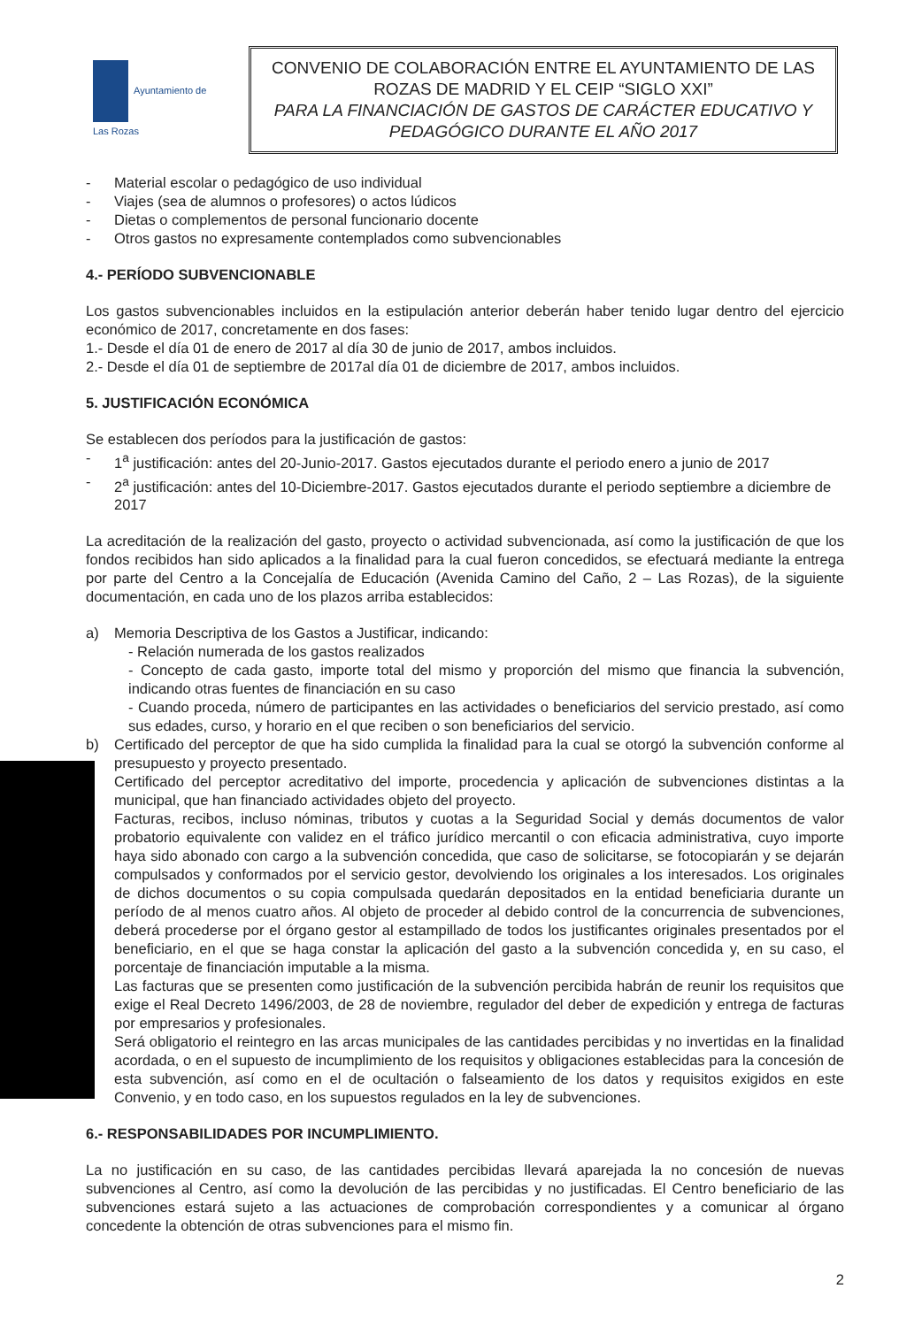Ayuntamiento de
Las Rozas
CONVENIO DE COLABORACIÓN ENTRE EL AYUNTAMIENTO DE LAS ROZAS DE MADRID Y EL CEIP “SIGLO XXI”
PARA LA FINANCIACIÓN DE GASTOS DE CARÁCTER EDUCATIVO Y PEDAGÓGICO DURANTE EL AÑO 2017
- Material escolar o pedagógico de uso individual
- Viajes (sea de alumnos o profesores) o actos lúdicos
- Dietas o complementos de personal funcionario docente
- Otros gastos no expresamente contemplados como subvencionables
4.- PERÍODO SUBVENCIONABLE
Los gastos subvencionables incluidos en la estipulación anterior deberán haber tenido lugar dentro del ejercicio económico de 2017, concretamente en dos fases:
1.- Desde el día 01 de enero de 2017 al día 30 de junio de 2017, ambos incluidos.
2.- Desde el día 01 de septiembre de 2017al día 01 de diciembre de 2017, ambos incluidos.
5. JUSTIFICACIÓN ECONÓMICA
Se establecen dos períodos para la justificación de gastos:
- 1<sup>a</sup> justificación: antes del 20-Junio-2017. Gastos ejecutados durante el periodo enero a junio de 2017
- 2<sup>a</sup> justificación: antes del 10-Diciembre-2017. Gastos ejecutados durante el periodo septiembre a diciembre de 2017
La acreditación de la realización del gasto, proyecto o actividad subvencionada, así como la justificación de que los fondos recibidos han sido aplicados a la finalidad para la cual fueron concedidos, se efectuará mediante la entrega por parte del Centro a la Concejalía de Educación (Avenida Camino del Caño, 2 – Las Rozas), de la siguiente documentación, en cada uno de los plazos arriba establecidos:
a) Memoria Descriptiva de los Gastos a Justificar, indicando:
- Relación numerada de los gastos realizados
- Concepto de cada gasto, importe total del mismo y proporción del mismo que financia la subvención, indicando otras fuentes de financiación en su caso
- Cuando proceda, número de participantes en las actividades o beneficiarios del servicio prestado, así como sus edades, curso, y horario en el que reciben o son beneficiarios del servicio.
b) Certificado del perceptor de que ha sido cumplida la finalidad para la cual se otorgó la subvención conforme al presupuesto y proyecto presentado.
) Certificado del perceptor acreditativo del importe, procedencia y aplicación de subvenciones distintas a la municipal, que han financiado actividades objeto del proyecto.
) Facturas, recibos, incluso nóminas, tributos y cuotas a la Seguridad Social y demás documentos de valor probatorio equivalente con validez en el tráfico jurídico mercantil o con eficacia administrativa, cuyo importe haya sido abonado con cargo a la subvención concedida, que caso de solicitarse, se fotocopiarán y se dejarán compulsados y conformados por el servicio gestor, devolviendo los originales a los interesados. Los originales de dichos documentos o su copia compulsada quedarán depositados en la entidad beneficiaria durante un período de al menos cuatro años. Al objeto de proceder al debido control de la concurrencia de subvenciones, deberá procederse por el órgano gestor al estampillado de todos los justificantes originales presentados por el beneficiario, en el que se haga constar la aplicación del gasto a la subvención concedida y, en su caso, el porcentaje de financiación imputable a la misma.
Las facturas que se presenten como justificación de la subvención percibida habrán de reunir los requisitos que exige el Real Decreto 1496/2003, de 28 de noviembre, regulador del deber de expedición y entrega de facturas por empresarios y profesionales.
Será obligatorio el reintegro en las arcas municipales de las cantidades percibidas y no invertidas en la finalidad acordada, o en el supuesto de incumplimiento de los requisitos y obligaciones establecidas para la concesión de esta subvención, así como en el de ocultación o falseamiento de los datos y requisitos exigidos en este Convenio, y en todo caso, en los supuestos regulados en la ley de subvenciones.
6.- RESPONSABILIDADES POR INCUMPLIMIENTO.
La no justificación en su caso, de las cantidades percibidas llevará aparejada la no concesión de nuevas subvenciones al Centro, así como la devolución de las percibidas y no justificadas. El Centro beneficiario de las subvenciones estará sujeto a las actuaciones de comprobación correspondientes y a comunicar al órgano concedente la obtención de otras subvenciones para el mismo fin.
2